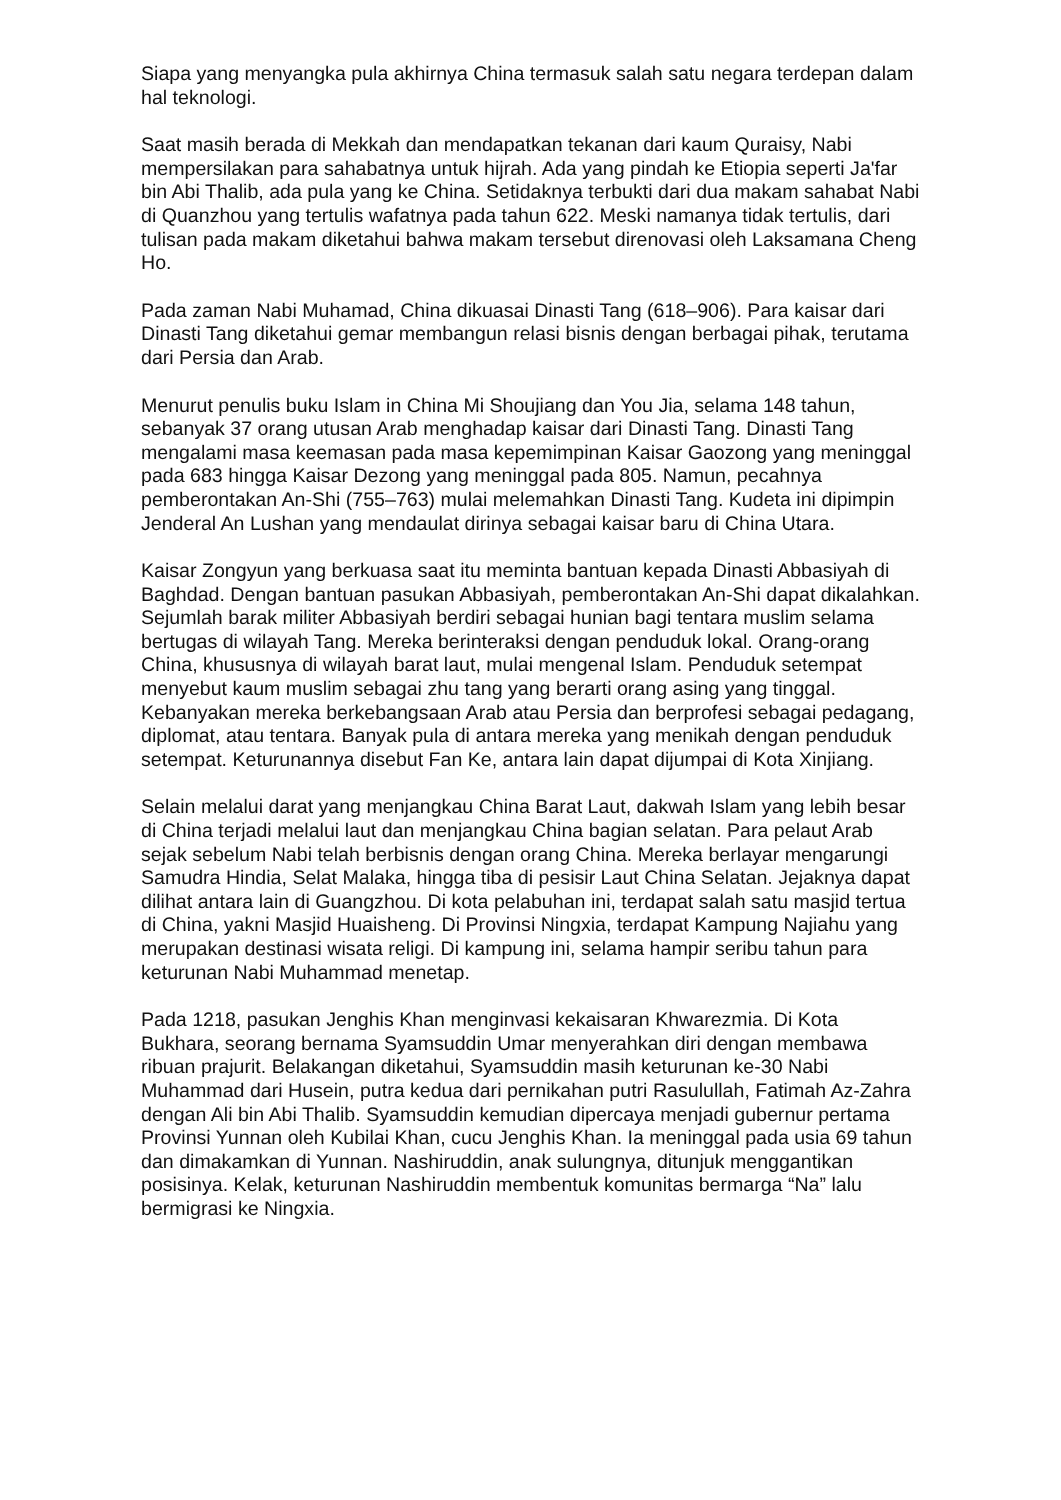Siapa yang menyangka pula akhirnya China termasuk salah satu negara terdepan dalam hal teknologi.
Saat masih berada di Mekkah dan mendapatkan tekanan dari kaum Quraisy, Nabi mempersilakan para sahabatnya untuk hijrah. Ada yang pindah ke Etiopia seperti Ja'far bin Abi Thalib, ada pula yang ke China. Setidaknya terbukti dari dua makam sahabat Nabi di Quanzhou yang tertulis wafatnya pada tahun 622. Meski namanya tidak tertulis, dari tulisan pada makam diketahui bahwa makam tersebut direnovasi oleh Laksamana Cheng Ho.
Pada zaman Nabi Muhamad, China dikuasai Dinasti Tang (618–906). Para kaisar dari Dinasti Tang diketahui gemar membangun relasi bisnis dengan berbagai pihak, terutama dari Persia dan Arab.
Menurut penulis buku Islam in China Mi Shoujiang dan You Jia, selama 148 tahun, sebanyak 37 orang utusan Arab menghadap kaisar dari Dinasti Tang. Dinasti Tang mengalami masa keemasan pada masa kepemimpinan Kaisar Gaozong yang meninggal pada 683 hingga Kaisar Dezong yang meninggal pada 805. Namun, pecahnya pemberontakan An-Shi (755–763) mulai melemahkan Dinasti Tang. Kudeta ini dipimpin Jenderal An Lushan yang mendaulat dirinya sebagai kaisar baru di China Utara.
Kaisar Zongyun yang berkuasa saat itu meminta bantuan kepada Dinasti Abbasiyah di Baghdad. Dengan bantuan pasukan Abbasiyah, pemberontakan An-Shi dapat dikalahkan. Sejumlah barak militer Abbasiyah berdiri sebagai hunian bagi tentara muslim selama bertugas di wilayah Tang. Mereka berinteraksi dengan penduduk lokal. Orang-orang China, khususnya di wilayah barat laut, mulai mengenal Islam. Penduduk setempat menyebut kaum muslim sebagai zhu tang yang berarti orang asing yang tinggal. Kebanyakan mereka berkebangsaan Arab atau Persia dan berprofesi sebagai pedagang, diplomat, atau tentara. Banyak pula di antara mereka yang menikah dengan penduduk setempat. Keturunannya disebut Fan Ke, antara lain dapat dijumpai di Kota Xinjiang.
Selain melalui darat yang menjangkau China Barat Laut, dakwah Islam yang lebih besar di China terjadi melalui laut dan menjangkau China bagian selatan. Para pelaut Arab sejak sebelum Nabi telah berbisnis dengan orang China. Mereka berlayar mengarungi Samudra Hindia, Selat Malaka, hingga tiba di pesisir Laut China Selatan. Jejaknya dapat dilihat antara lain di Guangzhou. Di kota pelabuhan ini, terdapat salah satu masjid tertua di China, yakni Masjid Huaisheng. Di Provinsi Ningxia, terdapat Kampung Najiahu yang merupakan destinasi wisata religi. Di kampung ini, selama hampir seribu tahun para keturunan Nabi Muhammad menetap.
Pada 1218, pasukan Jenghis Khan menginvasi kekaisaran Khwarezmia. Di Kota Bukhara, seorang bernama Syamsuddin Umar menyerahkan diri dengan membawa ribuan prajurit. Belakangan diketahui, Syamsuddin masih keturunan ke-30 Nabi Muhammad dari Husein, putra kedua dari pernikahan putri Rasulullah, Fatimah Az-Zahra dengan Ali bin Abi Thalib. Syamsuddin kemudian dipercaya menjadi gubernur pertama Provinsi Yunnan oleh Kubilai Khan, cucu Jenghis Khan. Ia meninggal pada usia 69 tahun dan dimakamkan di Yunnan. Nashiruddin, anak sulungnya, ditunjuk menggantikan posisinya. Kelak, keturunan Nashiruddin membentuk komunitas bermarga “Na” lalu bermigrasi ke Ningxia.